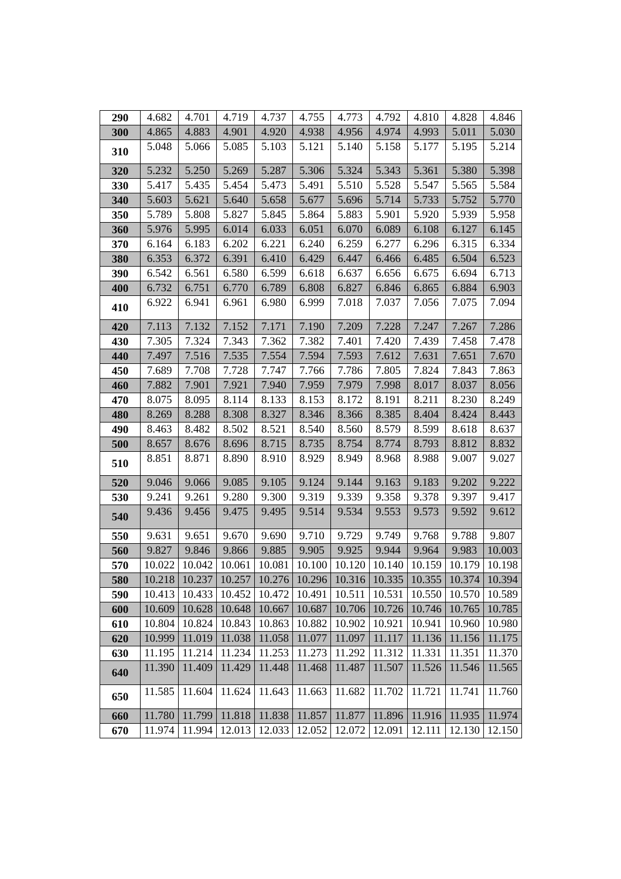| 290 | 4.682 | 4.701 | 4.719 | 4.737 | 4.755 | 4.773 | 4.792 | 4.810 | 4.828 | 4.846 |
| 300 | 4.865 | 4.883 | 4.901 | 4.920 | 4.938 | 4.956 | 4.974 | 4.993 | 5.011 | 5.030 |
| 310 | 5.048 | 5.066 | 5.085 | 5.103 | 5.121 | 5.140 | 5.158 | 5.177 | 5.195 | 5.214 |
| 320 | 5.232 | 5.250 | 5.269 | 5.287 | 5.306 | 5.324 | 5.343 | 5.361 | 5.380 | 5.398 |
| 330 | 5.417 | 5.435 | 5.454 | 5.473 | 5.491 | 5.510 | 5.528 | 5.547 | 5.565 | 5.584 |
| 340 | 5.603 | 5.621 | 5.640 | 5.658 | 5.677 | 5.696 | 5.714 | 5.733 | 5.752 | 5.770 |
| 350 | 5.789 | 5.808 | 5.827 | 5.845 | 5.864 | 5.883 | 5.901 | 5.920 | 5.939 | 5.958 |
| 360 | 5.976 | 5.995 | 6.014 | 6.033 | 6.051 | 6.070 | 6.089 | 6.108 | 6.127 | 6.145 |
| 370 | 6.164 | 6.183 | 6.202 | 6.221 | 6.240 | 6.259 | 6.277 | 6.296 | 6.315 | 6.334 |
| 380 | 6.353 | 6.372 | 6.391 | 6.410 | 6.429 | 6.447 | 6.466 | 6.485 | 6.504 | 6.523 |
| 390 | 6.542 | 6.561 | 6.580 | 6.599 | 6.618 | 6.637 | 6.656 | 6.675 | 6.694 | 6.713 |
| 400 | 6.732 | 6.751 | 6.770 | 6.789 | 6.808 | 6.827 | 6.846 | 6.865 | 6.884 | 6.903 |
| 410 | 6.922 | 6.941 | 6.961 | 6.980 | 6.999 | 7.018 | 7.037 | 7.056 | 7.075 | 7.094 |
| 420 | 7.113 | 7.132 | 7.152 | 7.171 | 7.190 | 7.209 | 7.228 | 7.247 | 7.267 | 7.286 |
| 430 | 7.305 | 7.324 | 7.343 | 7.362 | 7.382 | 7.401 | 7.420 | 7.439 | 7.458 | 7.478 |
| 440 | 7.497 | 7.516 | 7.535 | 7.554 | 7.594 | 7.593 | 7.612 | 7.631 | 7.651 | 7.670 |
| 450 | 7.689 | 7.708 | 7.728 | 7.747 | 7.766 | 7.786 | 7.805 | 7.824 | 7.843 | 7.863 |
| 460 | 7.882 | 7.901 | 7.921 | 7.940 | 7.959 | 7.979 | 7.998 | 8.017 | 8.037 | 8.056 |
| 470 | 8.075 | 8.095 | 8.114 | 8.133 | 8.153 | 8.172 | 8.191 | 8.211 | 8.230 | 8.249 |
| 480 | 8.269 | 8.288 | 8.308 | 8.327 | 8.346 | 8.366 | 8.385 | 8.404 | 8.424 | 8.443 |
| 490 | 8.463 | 8.482 | 8.502 | 8.521 | 8.540 | 8.560 | 8.579 | 8.599 | 8.618 | 8.637 |
| 500 | 8.657 | 8.676 | 8.696 | 8.715 | 8.735 | 8.754 | 8.774 | 8.793 | 8.812 | 8.832 |
| 510 | 8.851 | 8.871 | 8.890 | 8.910 | 8.929 | 8.949 | 8.968 | 8.988 | 9.007 | 9.027 |
| 520 | 9.046 | 9.066 | 9.085 | 9.105 | 9.124 | 9.144 | 9.163 | 9.183 | 9.202 | 9.222 |
| 530 | 9.241 | 9.261 | 9.280 | 9.300 | 9.319 | 9.339 | 9.358 | 9.378 | 9.397 | 9.417 |
| 540 | 9.436 | 9.456 | 9.475 | 9.495 | 9.514 | 9.534 | 9.553 | 9.573 | 9.592 | 9.612 |
| 550 | 9.631 | 9.651 | 9.670 | 9.690 | 9.710 | 9.729 | 9.749 | 9.768 | 9.788 | 9.807 |
| 560 | 9.827 | 9.846 | 9.866 | 9.885 | 9.905 | 9.925 | 9.944 | 9.964 | 9.983 | 10.003 |
| 570 | 10.022 | 10.042 | 10.061 | 10.081 | 10.100 | 10.120 | 10.140 | 10.159 | 10.179 | 10.198 |
| 580 | 10.218 | 10.237 | 10.257 | 10.276 | 10.296 | 10.316 | 10.335 | 10.355 | 10.374 | 10.394 |
| 590 | 10.413 | 10.433 | 10.452 | 10.472 | 10.491 | 10.511 | 10.531 | 10.550 | 10.570 | 10.589 |
| 600 | 10.609 | 10.628 | 10.648 | 10.667 | 10.687 | 10.706 | 10.726 | 10.746 | 10.765 | 10.785 |
| 610 | 10.804 | 10.824 | 10.843 | 10.863 | 10.882 | 10.902 | 10.921 | 10.941 | 10.960 | 10.980 |
| 620 | 10.999 | 11.019 | 11.038 | 11.058 | 11.077 | 11.097 | 11.117 | 11.136 | 11.156 | 11.175 |
| 630 | 11.195 | 11.214 | 11.234 | 11.253 | 11.273 | 11.292 | 11.312 | 11.331 | 11.351 | 11.370 |
| 640 | 11.390 | 11.409 | 11.429 | 11.448 | 11.468 | 11.487 | 11.507 | 11.526 | 11.546 | 11.565 |
| 650 | 11.585 | 11.604 | 11.624 | 11.643 | 11.663 | 11.682 | 11.702 | 11.721 | 11.741 | 11.760 |
| 660 | 11.780 | 11.799 | 11.818 | 11.838 | 11.857 | 11.877 | 11.896 | 11.916 | 11.935 | 11.974 |
| 670 | 11.974 | 11.994 | 12.013 | 12.033 | 12.052 | 12.072 | 12.091 | 12.111 | 12.130 | 12.150 |